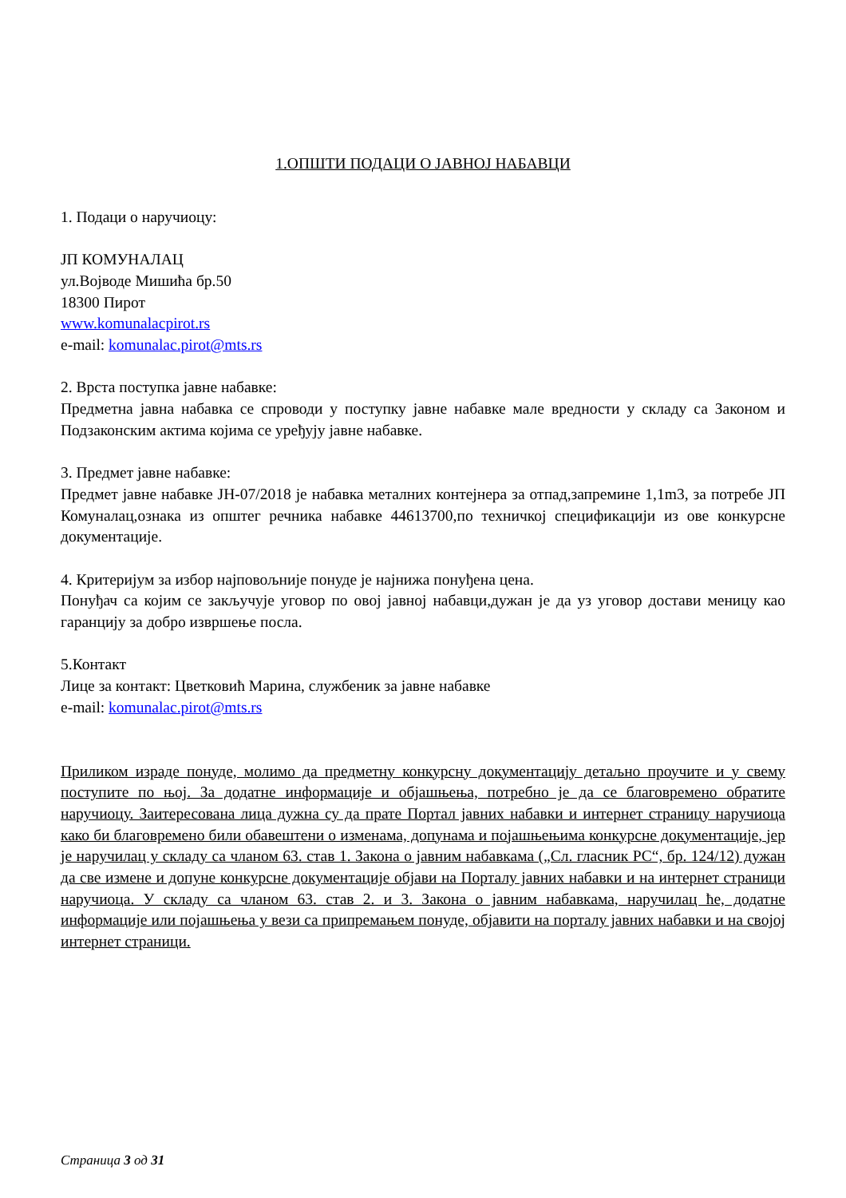1.ОПШТИ ПОДАЦИ О ЈАВНОЈ НАБАВЦИ
1. Подаци о наручиоцу:
ЈП КОМУНАЛАЦ
ул.Војводе Мишића бр.50
18300 Пирот
www.komunalacpirot.rs
e-mail: komunalac.pirot@mts.rs
2. Врста поступка јавне набавке:
Предметна јавна набавка се спроводи у поступку јавне набавке мале вредности у складу са Законом и Подзаконским актима којима се уређују јавне набавке.
3. Предмет јавне набавке:
Предмет јавне набавке ЈН-07/2018 је набавка металних контејнера за отпад,запремине 1,1m3, за потребе ЈП Комуналац,ознака из општег речника набавке 44613700,по техничкој спецификацији из ове конкурсне документације.
4. Критеријум за избор најповољније понуде је најнижа понуђена цена.
Понуђач са којим се закључује уговор по овој јавној набавци,дужан је да уз уговор достави меницу као гаранцију за добро извршење посла.
5.Контакт
Лице за контакт: Цветковић Марина, службеник за јавне набавке
e-mail: komunalac.pirot@mts.rs
Приликом израде понуде, молимо да предметну конкурсну документацију детаљно проучите и у свему поступите по њој. За додатне информације и објашњења, потребно је да се благовремено обратите наручиоцу. Заитересована лица дужна су да прате Портал јавних набавки и интернет страницу наручиоца како би благовремено били обавештени о изменама, допунама и појашњењима конкурсне документације, јер је наручилац у складу са чланом 63. став 1. Закона о јавним набавкама („Сл. гласник РС“, бр. 124/12) дужан да све измене и допуне конкурсне документације објави на Порталу јавних набавки и на интернет страници наручиоца. У складу са чланом 63. став 2. и 3. Закона о јавним набавкама, наручилац ће, додатне информације или појашњења у вези са припремањем понуде, објавити на порталу јавних набавки и на својој интернет страници.
Страница 3 од 31